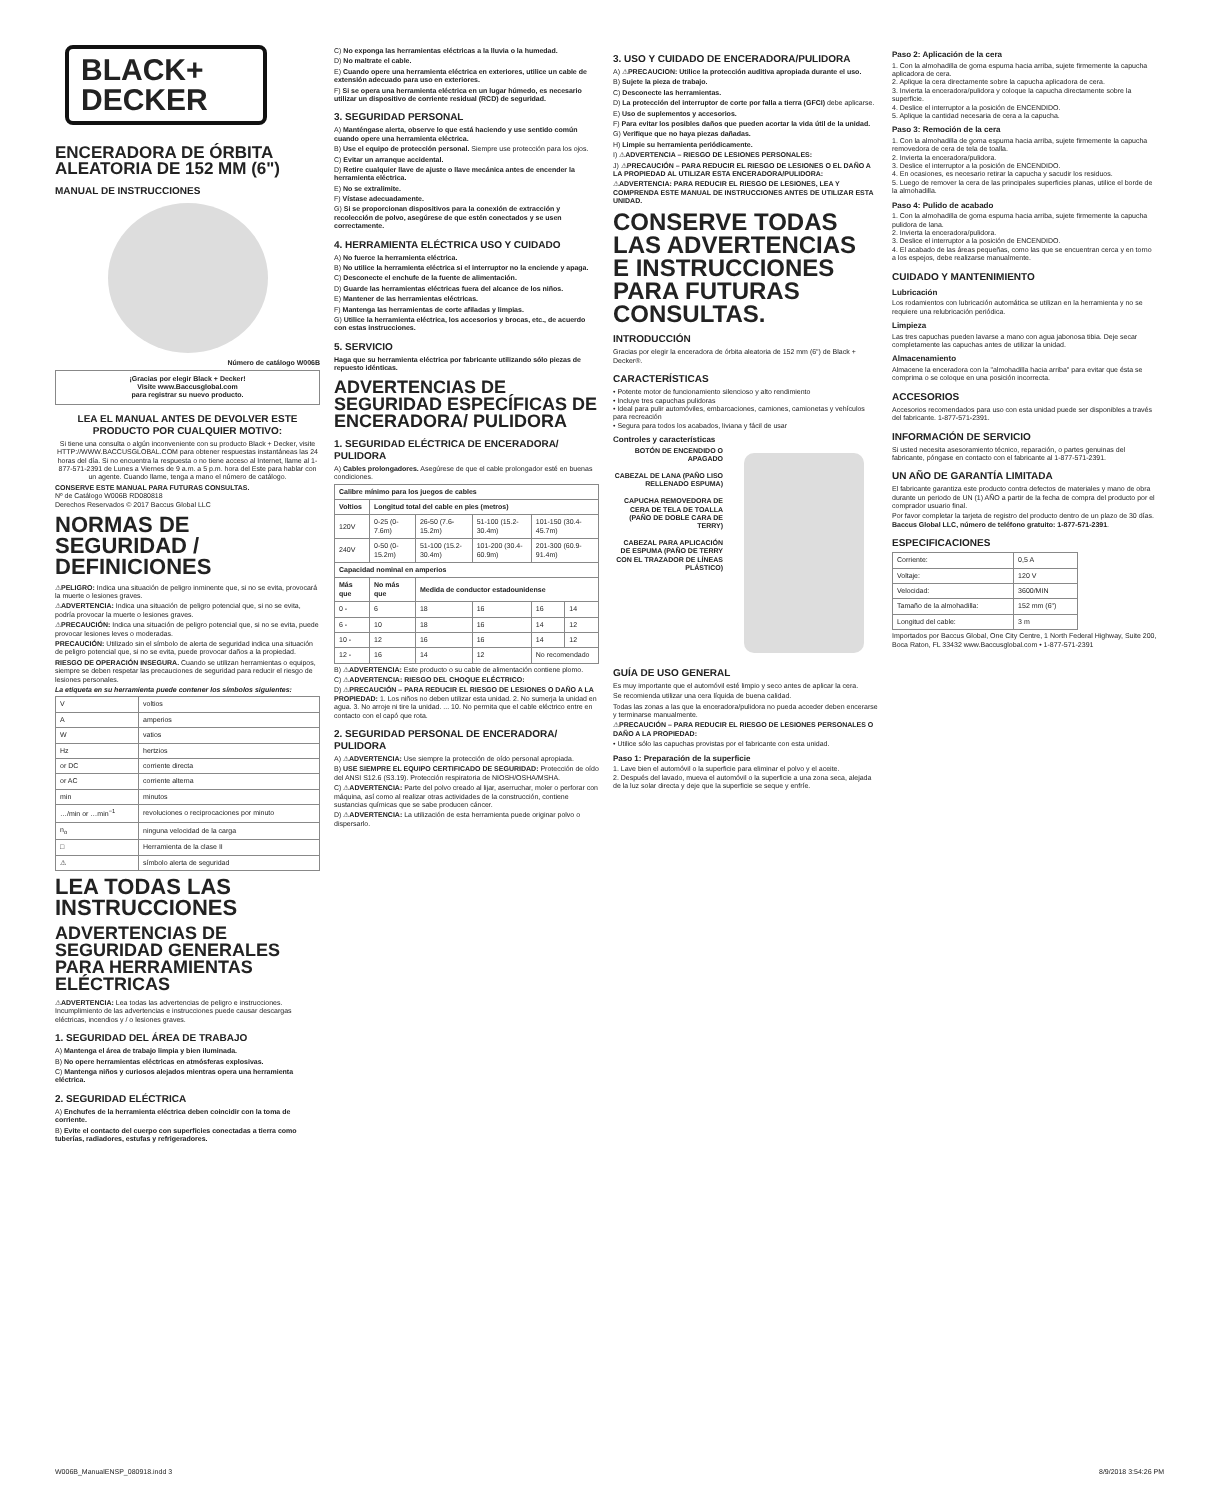BLACK+
DECKER
ENCERADORA DE ÓRBITA ALEATORIA DE 152 MM (6")
MANUAL DE INSTRUCCIONES
Número de catálogo W006B
¡Gracias por elegir Black + Decker!
Visite www.Baccusglobal.com
para registrar su nuevo producto.
LEA EL MANUAL ANTES DE DEVOLVER ESTE PRODUCTO POR CUALQUIER MOTIVO:
Si tiene una consulta o algún inconveniente con su producto Black + Decker, visite HTTP://WWW.BACCUSGLOBAL.COM para obtener respuestas instantáneas las 24 horas del día. Si no encuentra la respuesta o no tiene acceso al Internet, llame al 1-877-571-2391 de Lunes a Viernes de 9 a.m. a 5 p.m. hora del Este para hablar con un agente. Cuando llame, tenga a mano el número de catálogo.
CONSERVE ESTE MANUAL PARA FUTURAS CONSULTAS.
Nº de Catálogo W006B RD080818
Derechos Reservados © 2017 Baccus Global LLC
NORMAS DE SEGURIDAD / DEFINICIONES
⚠PELIGRO: Indica una situación de peligro inminente que, si no se evita, provocará la muerte o lesiones graves.
⚠ADVERTENCIA: Indica una situación de peligro potencial que, si no se evita, podría provocar la muerte o lesiones graves.
⚠PRECAUCIÓN: Indica una situación de peligro potencial que, si no se evita, puede provocar lesiones leves o moderadas.
PRECAUCIÓN: Utilizado sin el símbolo de alerta de seguridad indica una situación de peligro potencial que, si no se evita, puede provocar daños a la propiedad.
RIESGO DE OPERACIÓN INSEGURA. Cuando se utilizan herramientas o equipos, siempre se deben respetar las precauciones de seguridad para reducir el riesgo de lesiones personales.
La etiqueta en su herramienta puede contener los símbolos siguientes:
| V | voltios |
| A | amperios |
| W | vatios |
| Hz | hertzios |
| or DC | corriente directa |
| or AC | corriente alterna |
| min | minutos |
| …/min or …min<sup>−1</sup> | revoluciones o reciprocaciones por minuto |
| n<sub>o</sub> | ninguna velocidad de la carga |
| □ | Herramienta de la clase II |
| ⚠ | símbolo alerta de seguridad |
LEA TODAS LAS INSTRUCCIONES
ADVERTENCIAS DE SEGURIDAD GENERALES PARA HERRAMIENTAS ELÉCTRICAS
⚠ADVERTENCIA: Lea todas las advertencias de peligro e instrucciones. Incumplimiento de las advertencias e instrucciones puede causar descargas eléctricas, incendios y / o lesiones graves.
1. SEGURIDAD DEL ÁREA DE TRABAJO
A) Mantenga el área de trabajo limpia y bien iluminada.
B) No opere herramientas eléctricas en atmósferas explosivas.
C) Mantenga niños y curiosos alejados mientras opera una herramienta eléctrica.
2. SEGURIDAD ELÉCTRICA
A) Enchufes de la herramienta eléctrica deben coincidir con la toma de corriente.
B) Evite el contacto del cuerpo con superficies conectadas a tierra como tuberías, radiadores, estufas y refrigeradores.
C) No exponga las herramientas eléctricas a la lluvia o la humedad.
D) No maltrate el cable.
E) Cuando opere una herramienta eléctrica en exteriores, utilice un cable de extensión adecuado para uso en exteriores.
F) Si se opera una herramienta eléctrica en un lugar húmedo, es necesario utilizar un dispositivo de corriente residual (RCD) de seguridad.
3. SEGURIDAD PERSONAL
A) Manténgase alerta, observe lo que está haciendo y use sentido común cuando opere una herramienta eléctrica.
B) Use el equipo de protección personal. Siempre use protección para los ojos.
C) Evitar un arranque accidental.
D) Retire cualquier llave de ajuste o llave mecánica antes de encender la herramienta eléctrica.
E) No se extralimite.
F) Vístase adecuadamente.
G) Si se proporcionan dispositivos para la conexión de extracción y recolección de polvo, asegúrese de que estén conectados y se usen correctamente.
4. HERRAMIENTA ELÉCTRICA USO Y CUIDADO
A) No fuerce la herramienta eléctrica.
B) No utilice la herramienta eléctrica si el interruptor no la enciende y apaga.
C) Desconecte el enchufe de la fuente de alimentación.
D) Guarde las herramientas eléctricas fuera del alcance de los niños.
E) Mantener de las herramientas eléctricas.
F) Mantenga las herramientas de corte afiladas y limpias.
G) Utilice la herramienta eléctrica, los accesorios y brocas, etc., de acuerdo con estas instrucciones.
5. SERVICIO
Haga que su herramienta eléctrica por fabricante utilizando sólo piezas de repuesto idénticas.
ADVERTENCIAS DE SEGURIDAD ESPECÍFICAS DE ENCERADORA/ PULIDORA
1. SEGURIDAD ELÉCTRICA DE ENCERADORA/ PULIDORA
A) Cables prolongadores. Asegúrese de que el cable prolongador esté en buenas condiciones.
| Calibre mínimo para los juegos de cables | | | | | |
| --- | --- | --- | --- | --- | --- |
| Voltios | Longitud total del cable en pies (metros) | | | | |
| 120V | 0-25 (0-7.6m) | 26-50 (7.6-15.2m) | 51-100 (15.2-30.4m) | 101-150 (30.4-45.7m) | |
| 240V | 0-50 (0-15.2m) | 51-100 (15.2-30.4m) | 101-200 (30.4-60.9m) | 201-300 (60.9-91.4m) | |
| Capacidad nominal en amperios | | | | | |
| Más que | No más que | Medida de conductor estadounidense | | | |
| 0 - | 6 | 18 | 16 | 16 | 14 |
| 6 - | 10 | 18 | 16 | 14 | 12 |
| 10 - | 12 | 16 | 16 | 14 | 12 |
| 12 - | 16 | 14 | 12 | No recomendado | |
B) ⚠ADVERTENCIA: Este producto o su cable de alimentación contiene plomo.
C) ⚠ADVERTENCIA: RIESGO DEL CHOQUE ELÉCTRICO:
D) ⚠PRECAUCIÓN – PARA REDUCIR EL RIESGO DE LESIONES O DAÑO A LA PROPIEDAD: 1. Los niños no deben utilizar esta unidad. 2. No sumerja la unidad en agua. 3. No arroje ni tire la unidad. ... 10. No permita que el cable eléctrico entre en contacto con el capó que rota.
2. SEGURIDAD PERSONAL DE ENCERADORA/ PULIDORA
A) ⚠ADVERTENCIA: Use siempre la protección de oído personal apropiada.
B) USE SIEMPRE EL EQUIPO CERTIFICADO DE SEGURIDAD: Protección de oído del ANSI S12.6 (S3.19). Protección respiratoria de NIOSH/OSHA/MSHA.
C) ⚠ADVERTENCIA: Parte del polvo creado al lijar, aserruchar, moler o perforar con máquina, así como al realizar otras actividades de la construcción, contiene sustancias químicas que se sabe producen cáncer.
D) ⚠ADVERTENCIA: La utilización de esta herramienta puede originar polvo o dispersarlo.
3. USO Y CUIDADO DE ENCERADORA/PULIDORA
A) ⚠PRECAUCION: Utilice la protección auditiva apropiada durante el uso.
B) Sujete la pieza de trabajo.
C) Desconecte las herramientas.
D) La protección del interruptor de corte por falla a tierra (GFCI) debe aplicarse.
E) Uso de suplementos y accesorios.
F) Para evitar los posibles daños que pueden acortar la vida útil de la unidad.
G) Verifique que no haya piezas dañadas.
H) Limpie su herramienta periódicamente.
I) ⚠ADVERTENCIA – RIESGO DE LESIONES PERSONALES:
J) ⚠PRECAUCIÓN – PARA REDUCIR EL RIESGO DE LESIONES O EL DAÑO A LA PROPIEDAD AL UTILIZAR ESTA ENCERADORA/PULIDORA:
⚠ADVERTENCIA: PARA REDUCIR EL RIESGO DE LESIONES, LEA Y COMPRENDA ESTE MANUAL DE INSTRUCCIONES ANTES DE UTILIZAR ESTA UNIDAD.
CONSERVE TODAS LAS ADVERTENCIAS E INSTRUCCIONES PARA FUTURAS CONSULTAS.
INTRODUCCIÓN
Gracias por elegir la enceradora de órbita aleatoria de 152 mm (6") de Black + Decker®.
CARACTERÍSTICAS
• Potente motor de funcionamiento silencioso y alto rendimiento
• Incluye tres capuchas pulidoras
• Ideal para pulir automóviles, embarcaciones, camiones, camionetas y vehículos para recreación
• Segura para todos los acabados, liviana y fácil de usar
Controles y características
BOTÓN DE ENCENDIDO O APAGADO
CABEZAL DE LANA (PAÑO LISO RELLENADO ESPUMA)
CAPUCHA REMOVEDORA DE CERA DE TELA DE TOALLA (PAÑO DE DOBLE CARA DE TERRY)
CABEZAL PARA APLICACIÓN DE ESPUMA (PAÑO DE TERRY CON EL TRAZADOR DE LÍNEAS PLÁSTICO)
GUÍA DE USO GENERAL
Es muy importante que el automóvil esté limpio y seco antes de aplicar la cera.
Se recomienda utilizar una cera líquida de buena calidad.
Todas las zonas a las que la enceradora/pulidora no pueda acceder deben encerarse y terminarse manualmente.
⚠PRECAUCIÓN – PARA REDUCIR EL RIESGO DE LESIONES PERSONALES O DAÑO A LA PROPIEDAD:
• Utilice sólo las capuchas provistas por el fabricante con esta unidad.
Paso 1: Preparación de la superficie
1. Lave bien el automóvil o la superficie para eliminar el polvo y el aceite.
2. Después del lavado, mueva el automóvil o la superficie a una zona seca, alejada de la luz solar directa y deje que la superficie se seque y enfríe.
Paso 2: Aplicación de la cera
1. Con la almohadilla de goma espuma hacia arriba, sujete firmemente la capucha aplicadora de cera.
2. Aplique la cera directamente sobre la capucha aplicadora de cera.
3. Invierta la enceradora/pulidora y coloque la capucha directamente sobre la superficie.
4. Deslice el interruptor a la posición de ENCENDIDO.
5. Aplique la cantidad necesaria de cera a la capucha.
Paso 3: Remoción de la cera
1. Con la almohadilla de goma espuma hacia arriba, sujete firmemente la capucha removedora de cera de tela de toalla.
2. Invierta la enceradora/pulidora.
3. Deslice el interruptor a la posición de ENCENDIDO.
4. En ocasiones, es necesario retirar la capucha y sacudir los residuos.
5. Luego de remover la cera de las principales superficies planas, utilice el borde de la almohadilla.
Paso 4: Pulido de acabado
1. Con la almohadilla de goma espuma hacia arriba, sujete firmemente la capucha pulidora de lana.
2. Invierta la enceradora/pulidora.
3. Deslice el interruptor a la posición de ENCENDIDO.
4. El acabado de las áreas pequeñas, como las que se encuentran cerca y en torno a los espejos, debe realizarse manualmente.
CUIDADO Y MANTENIMIENTO
Lubricación
Los rodamientos con lubricación automática se utilizan en la herramienta y no se requiere una relubricación periódica.
Limpieza
Las tres capuchas pueden lavarse a mano con agua jabonosa tibia. Deje secar completamente las capuchas antes de utilizar la unidad.
Almacenamiento
Almacene la enceradora con la "almohadilla hacia arriba" para evitar que ésta se comprima o se coloque en una posición incorrecta.
ACCESORIOS
Accesorios recomendados para uso con esta unidad puede ser disponibles a través del fabricante. 1-877-571-2391.
INFORMACIÓN DE SERVICIO
Si usted necesita asesoramiento técnico, reparación, o partes genuinas del fabricante, póngase en contacto con el fabricante al 1-877-571-2391.
UN AÑO DE GARANTÍA LIMITADA
El fabricante garantiza este producto contra defectos de materiales y mano de obra durante un periodo de UN (1) AÑO a partir de la fecha de compra del producto por el comprador usuario final.
Por favor completar la tarjeta de registro del producto dentro de un plazo de 30 días. Baccus Global LLC, número de teléfono gratuito: 1-877-571-2391.
ESPECIFICACIONES
| Corriente: | 0,5 A |
| Voltaje: | 120 V |
| Velocidad: | 3600/MIN |
| Tamaño de la almohadilla: | 152 mm (6") |
| Longitud del cable: | 3 m |
Importados por Baccus Global, One City Centre, 1 North Federal Highway, Suite 200, Boca Raton, FL 33432 www.Baccusglobal.com • 1-877-571-2391
W006B_ManualENSP_080918.indd 3 8/9/2018 3:54:26 PM